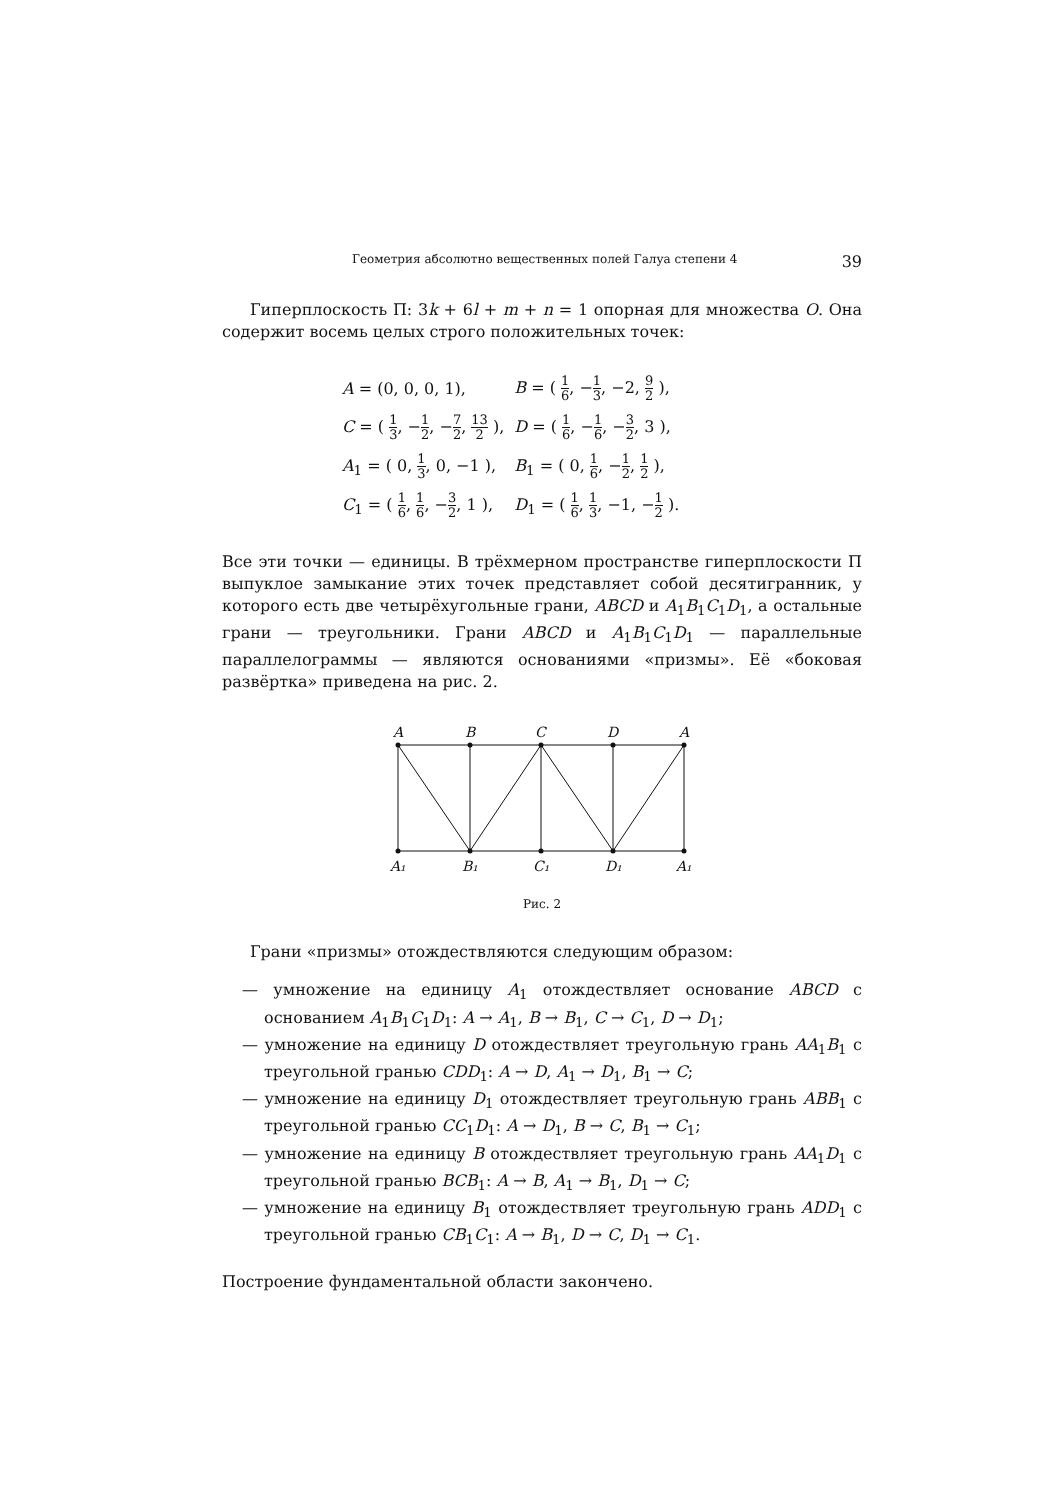Геометрия абсолютно вещественных полей Галуа степени 4 39
Гиперплоскость Π: 3k + 6l + m + n = 1 опорная для множества O. Она содержит восемь целых строго положительных точек:
| A = (0, 0, 0, 1), | B = ( 1 6 , − 1 3 , −2, 9 2 ), |
| C = ( 1 3 , − 1 2 , − 7 2 , 13 2 ), | D = ( 1 6 , − 1 6 , − 3 2 , 3 ), |
| A<sub>1</sub> = ( 0, 1 3 , 0, −1 ), | B<sub>1</sub> = ( 0, 1 6 , − 1 2 , 1 2 ), |
| C<sub>1</sub> = ( 1 6 , 1 6 , − 3 2 , 1 ), | D<sub>1</sub> = ( 1 6 , 1 3 , −1, − 1 2 ). |
Все эти точки — единицы. В трёхмерном пространстве гиперплоскости Π выпуклое замыкание этих точек представляет собой десятигранник, у которого есть две четырёхугольные грани, ABCD и A<sub>1</sub>B<sub>1</sub>C<sub>1</sub>D<sub>1</sub>, а остальные грани — треугольники. Грани ABCD и A<sub>1</sub>B<sub>1</sub>C<sub>1</sub>D<sub>1</sub> — параллельные параллелограммы — являются основаниями «призмы». Её «боковая развёртка» приведена на рис. 2.
A
B
C
D
A
A₁
B₁
C₁
D₁
A₁
Рис. 2
Грани «призмы» отождествляются следующим образом:
— умножение на единицу A<sub>1</sub> отождествляет основание ABCD с основанием A<sub>1</sub>B<sub>1</sub>C<sub>1</sub>D<sub>1</sub>: A → A<sub>1</sub>, B → B<sub>1</sub>, C → C<sub>1</sub>, D → D<sub>1</sub>;
— умножение на единицу D отождествляет треугольную грань AA<sub>1</sub>B<sub>1</sub> с треугольной гранью CDD<sub>1</sub>: A → D, A<sub>1</sub> → D<sub>1</sub>, B<sub>1</sub> → C;
— умножение на единицу D<sub>1</sub> отождествляет треугольную грань ABB<sub>1</sub> с треугольной гранью CC<sub>1</sub>D<sub>1</sub>: A → D<sub>1</sub>, B → C, B<sub>1</sub> → C<sub>1</sub>;
— умножение на единицу B отождествляет треугольную грань AA<sub>1</sub>D<sub>1</sub> с треугольной гранью BCB<sub>1</sub>: A → B, A<sub>1</sub> → B<sub>1</sub>, D<sub>1</sub> → C;
— умножение на единицу B<sub>1</sub> отождествляет треугольную грань ADD<sub>1</sub> с треугольной гранью CB<sub>1</sub>C<sub>1</sub>: A → B<sub>1</sub>, D → C, D<sub>1</sub> → C<sub>1</sub>.
Построение фундаментальной области закончено.